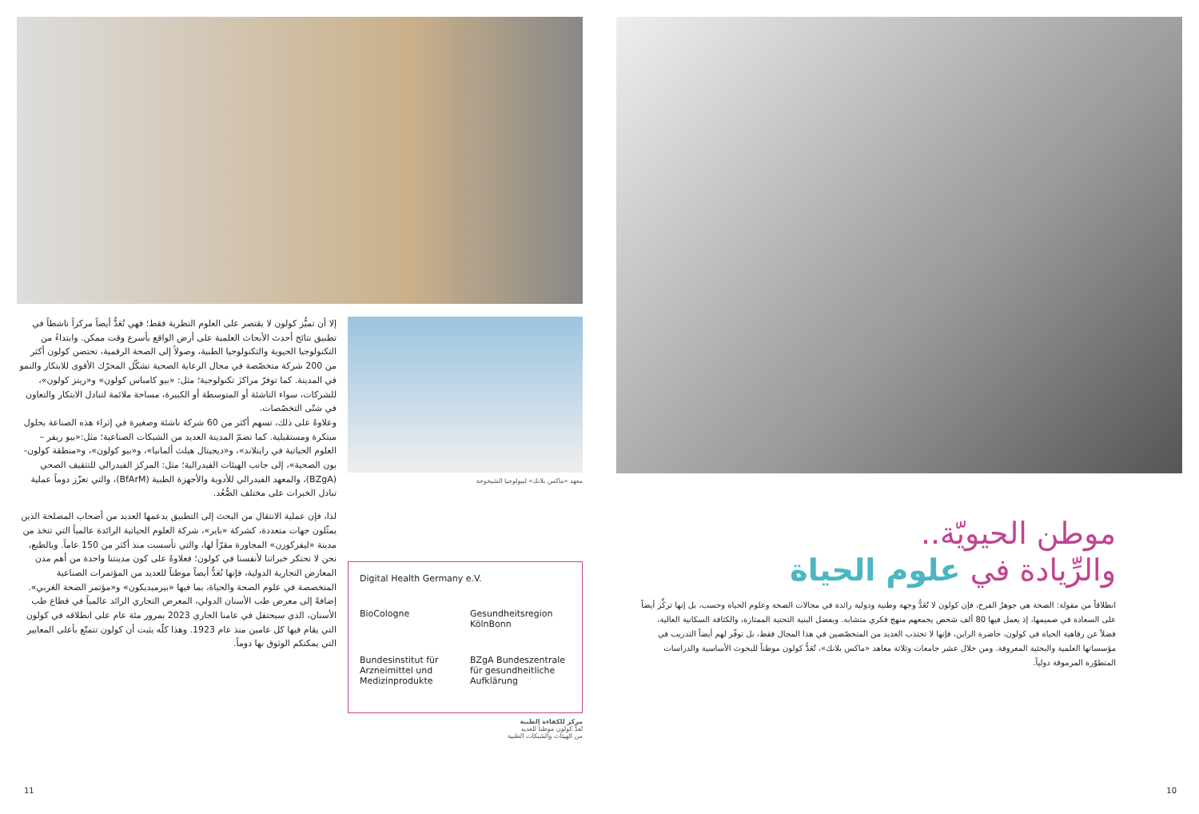موطن الحيويّة..
والرِّيادة في علوم الحياة
انطلاقاً من مقولة: الصحة هي جوهرُ الفرح، فإن كولون لا تُعَدُّ وجهة وطنية ودولية رائدة في مجالات الصحة وعلوم الحياة وحسب، بل إنها تركِّز أيضاً على السعادة في صميمها، إذ يعمل فيها 80 ألف شخص يجمعهم منهج فكري متشابه. وبفضل البنية التحتية الممتازة، والكثافة السكانية العالية، فضلاً عن رفاهية الحياة في كولون، حاضرة الراين، فإنها لا تجتذب العديد من المتخصّصين في هذا المجال فقط، بل توفّر لهم أيضاً التدريب في مؤسساتها العلمية والبحثية المعروفة. ومن خلال عشر جامعات وثلاثة معاهد «ماكس بلانك»، تُعَدُّ كولون موطناً للبحوث الأساسية والدراسات المتطوّرة المرموقة دولياً.
10
معهد «ماكس بلانك» لبيولوجيا الشيخوخة
Digital Health Germany e.V.
BioCologne
Gesundheitsregion KölnBonn
Bundesinstitut für Arzneimittel und Medizinprodukte
BZgA Bundeszentrale für gesundheitliche Aufklärung
مركز للكفاءة الطبية
تُعدُّ كولون موطناً للعديد
من الهيئات والشبكات الطبية
إلا أن تميُّز كولون لا يقتصر على العلوم النظرية فقط؛ فهي تُعَدُّ أيضاً مركزاً ناشطاً في تطبيق نتائج أحدث الأبحاث العلمية على أرض الواقع بأسرع وقت ممكن. وابتداءً من التكنولوجيا الحيوية والتكنولوجيا الطبية، وصولاً إلى الصحة الرقمية، تحتضن كولون أكثر من 200 شركة متخصّصة في مجال الرعاية الصحية تشكّل المحرّك الأقوى للابتكار والنمو في المدينة. كما توفرّ مراكزَ تكنولوجية؛ مثل: «بيو كامباس كولون» و«ريتز كولون»، للشركات، سواء الناشئة أو المتوسطة أو الكبيرة، مساحة ملائمة لتبادل الابتكار والتعاون في شتّى التخصّصات.
وعلاوةً على ذلك، تسهم أكثر من 60 شركة ناشئة وصغيرة في إثراء هذه الصناعة بحلول مبتكرة ومستقبلية. كما تضمّ المدينة العديد من الشبكات الصناعية؛ مثل:«بيو ريفر – العلوم الحياتية في راينلاند»، و«ديجيتال هيلث ألمانيا»، و«بيو كولون»، و«منطقة كولون-بون الصحية»، إلى جانب الهيئات الفيدرالية؛ مثل: المركز الفيدرالي للتثقيف الصحي (BZgA)، والمعهد الفيدرالي للأدوية والأجهزة الطبية (BfArM)، والتي تعزّز دوماً عملية تبادل الخبرات على مختلف الصُّعُد.
لذا، فإن عملية الانتقال من البحث إلى التطبيق يدعمها العديد من أصحاب المصلحة الذين يمثّلون جهات متعددة، كشركة «باير»، شركة العلوم الحياتية الرائدة عالمياً التي تتخذ من مدينة «ليفركوزن» المجاورة مقرّاً لها، والتي تأسست منذ أكثر من 150 عاماً. وبالطبع، نحن لا نحتكر خبراتنا لأنفسنا في كولون؛ فعلاوةً على كون مدينتنا واحدة من أهم مدن المعارض التجارية الدولية، فإنها تُعَدُّ أيضاً موطناً للعديد من المؤتمرات الصناعية المتخصصة في علوم الصحة والحياة، بما فيها «بيرميديكون» و«مؤتمر الصحة الغربي». إضافةً إلى معرض طب الأسنان الدولي، المعرض التجاري الرائد عالمياً في قطاع طب الأسنان، الذي سيحتفل في عامنا الجاري 2023 بمرور مئة عام على انطلاقه في كولون التي يقام فيها كل عامين منذ عام 1923. وهذا كلّه يثبت أن كولون تتمتّع بأعلى المعايير التي يمكنكم الوثوق بها دوماً.
11